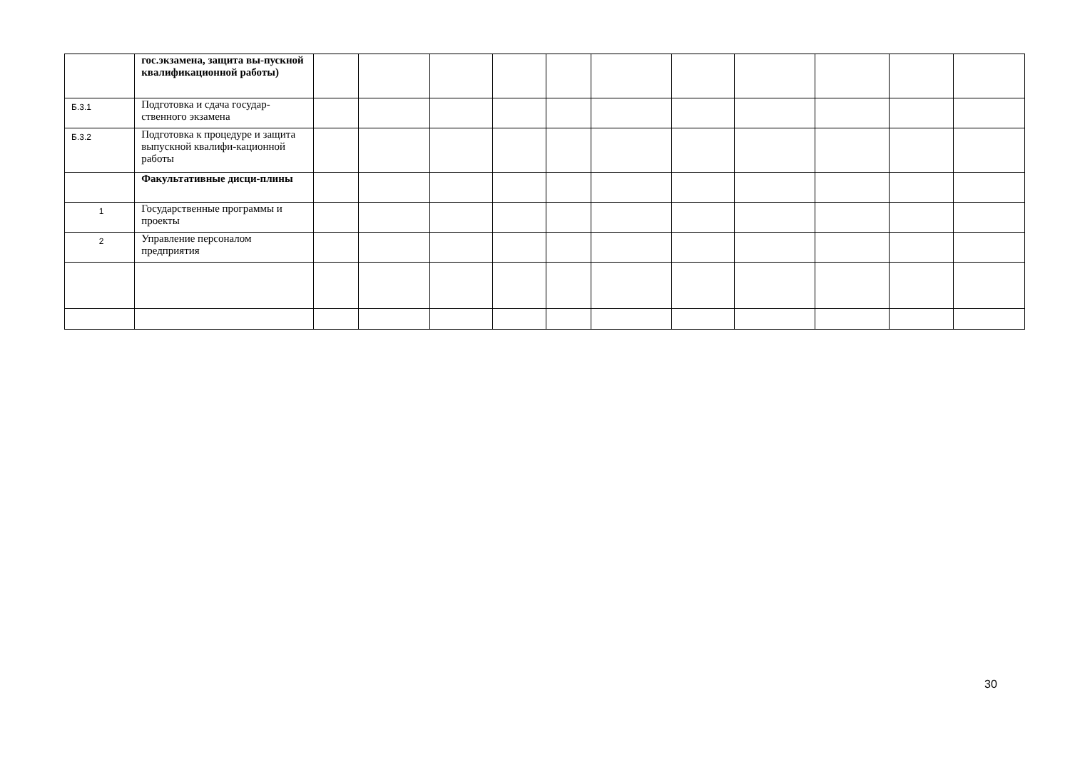| | гос.экзамена, защита вы-пускной квалификационной работы) | | | | | | | | | | | |
| Б.3.1 | Подготовка и сдача государ-ственного экзамена | | | | | | | | | | | |
| Б.3.2 | Подготовка к процедуре и защита выпускной квалифи-кационной работы | | | | | | | | | | | |
| | Факультативные дисци-плины | | | | | | | | | | | |
| 1 | Государственные программы и проекты | | | | | | | | | | | |
| 2 | Управление персоналом предприятия | | | | | | | | | | | |
30